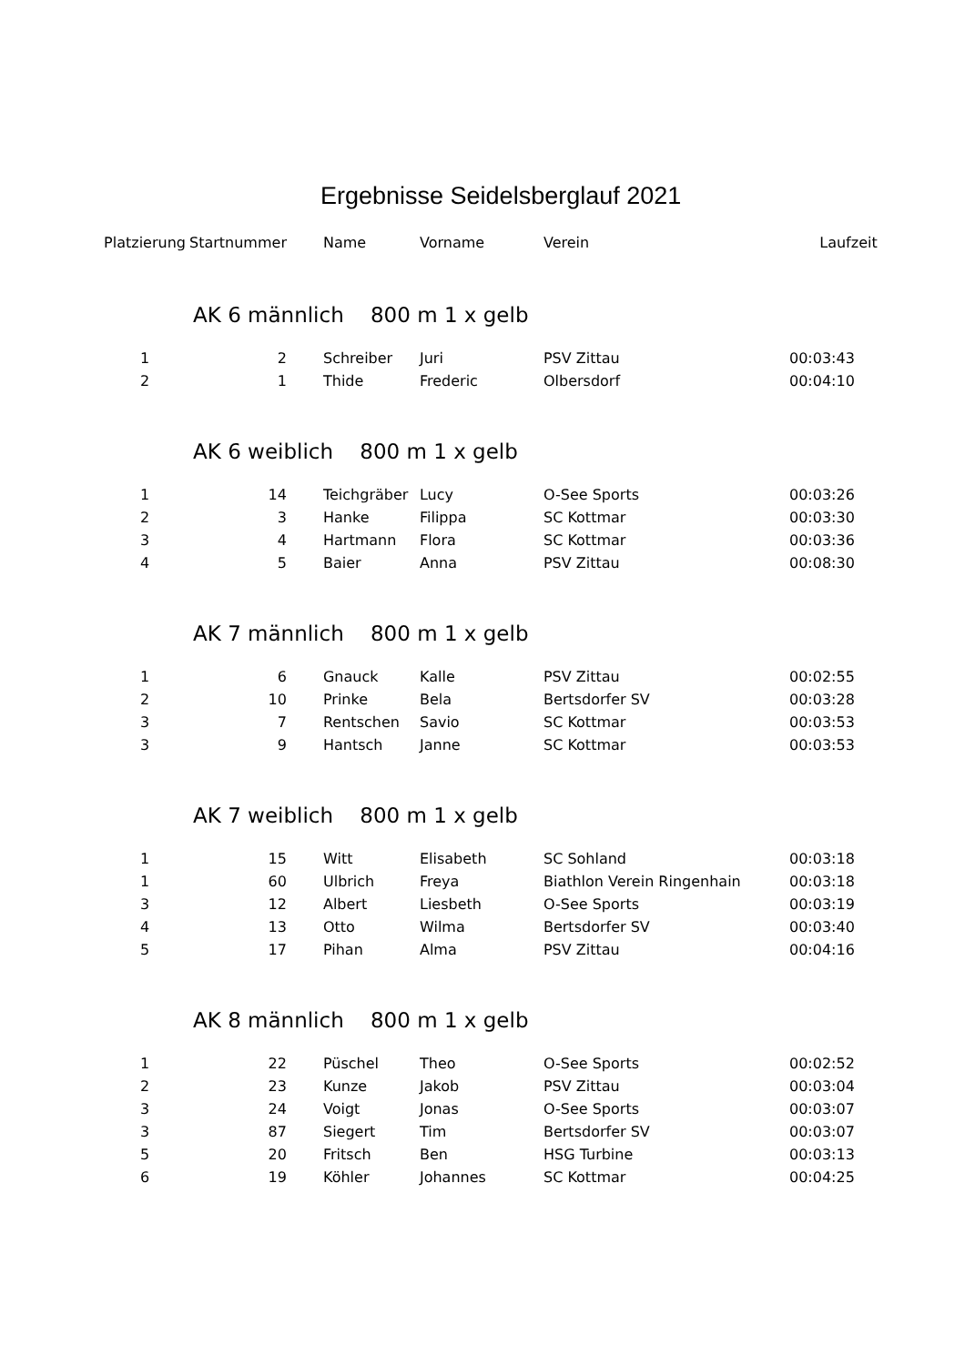Ergebnisse Seidelsberglauf 2021
| Platzierung | Startnummer | Name | Vorname | Verein | Laufzeit |
| --- | --- | --- | --- | --- | --- |
| | AK 6 männlich 800 m 1 x gelb | | | | |
| 1 | 2 | Schreiber | Juri | PSV Zittau | 00:03:43 |
| 2 | 1 | Thide | Frederic | Olbersdorf | 00:04:10 |
| | AK 6 weiblich 800 m 1 x gelb | | | | |
| 1 | 14 | Teichgräber | Lucy | O-See Sports | 00:03:26 |
| 2 | 3 | Hanke | Filippa | SC Kottmar | 00:03:30 |
| 3 | 4 | Hartmann | Flora | SC Kottmar | 00:03:36 |
| 4 | 5 | Baier | Anna | PSV Zittau | 00:08:30 |
| | AK 7 männlich 800 m 1 x gelb | | | | |
| 1 | 6 | Gnauck | Kalle | PSV Zittau | 00:02:55 |
| 2 | 10 | Prinke | Bela | Bertsdorfer SV | 00:03:28 |
| 3 | 7 | Rentschen | Savio | SC Kottmar | 00:03:53 |
| 3 | 9 | Hantsch | Janne | SC Kottmar | 00:03:53 |
| | AK 7 weiblich 800 m 1 x gelb | | | | |
| 1 | 15 | Witt | Elisabeth | SC Sohland | 00:03:18 |
| 1 | 60 | Ulbrich | Freya | Biathlon Verein Ringenhain | 00:03:18 |
| 3 | 12 | Albert | Liesbeth | O-See Sports | 00:03:19 |
| 4 | 13 | Otto | Wilma | Bertsdorfer SV | 00:03:40 |
| 5 | 17 | Pihan | Alma | PSV Zittau | 00:04:16 |
| | AK 8 männlich 800 m 1 x gelb | | | | |
| 1 | 22 | Püschel | Theo | O-See Sports | 00:02:52 |
| 2 | 23 | Kunze | Jakob | PSV Zittau | 00:03:04 |
| 3 | 24 | Voigt | Jonas | O-See Sports | 00:03:07 |
| 3 | 87 | Siegert | Tim | Bertsdorfer SV | 00:03:07 |
| 5 | 20 | Fritsch | Ben | HSG Turbine | 00:03:13 |
| 6 | 19 | Köhler | Johannes | SC Kottmar | 00:04:25 |